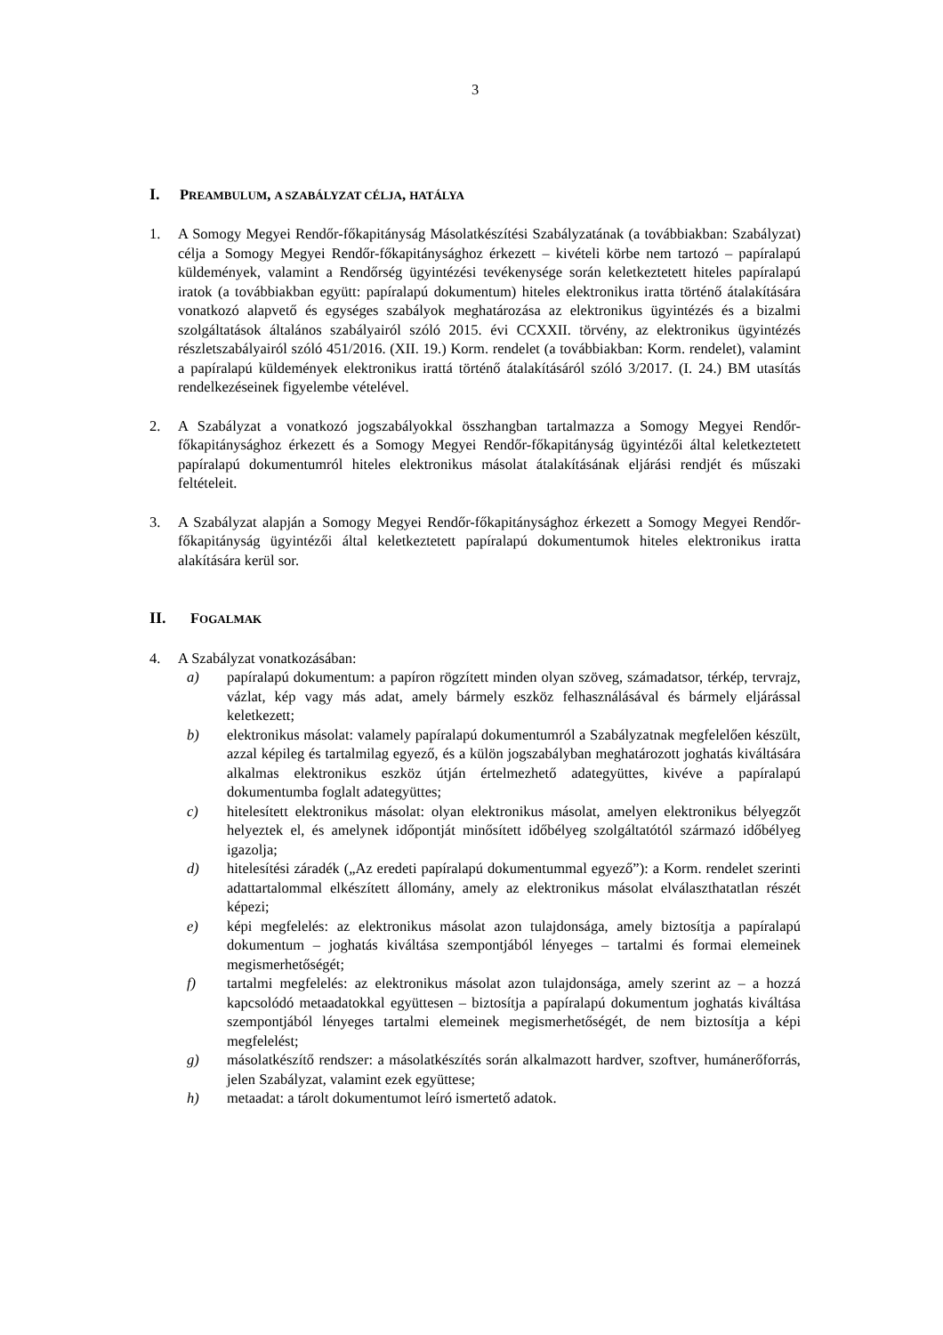3
I. PREAMBULUM, A SZABÁLYZAT CÉLJA, HATÁLYA
1. A Somogy Megyei Rendőr-főkapitányság Másolatkészítési Szabályzatának (a továbbiakban: Szabályzat) célja a Somogy Megyei Rendőr-főkapitánysághoz érkezett – kivételi körbe nem tartozó – papíralapú küldemények, valamint a Rendőrség ügyintézési tevékenysége során keletkeztetett hiteles papíralapú iratok (a továbbiakban együtt: papíralapú dokumentum) hiteles elektronikus iratta történő átalakítására vonatkozó alapvető és egységes szabályok meghatározása az elektronikus ügyintézés és a bizalmi szolgáltatások általános szabályairól szóló 2015. évi CCXXII. törvény, az elektronikus ügyintézés részletszabályairól szóló 451/2016. (XII. 19.) Korm. rendelet (a továbbiakban: Korm. rendelet), valamint a papíralapú küldemények elektronikus irattá történő átalakításáról szóló 3/2017. (I. 24.) BM utasítás rendelkezéseinek figyelembe vételével.
2. A Szabályzat a vonatkozó jogszabályokkal összhangban tartalmazza a Somogy Megyei Rendőr-főkapitánysághoz érkezett és a Somogy Megyei Rendőr-főkapitányság ügyintézői által keletkeztetett papíralapú dokumentumról hiteles elektronikus másolat átalakításának eljárási rendjét és műszaki feltételeit.
3. A Szabályzat alapján a Somogy Megyei Rendőr-főkapitánysághoz érkezett a Somogy Megyei Rendőr-főkapitányság ügyintézői által keletkeztetett papíralapú dokumentumok hiteles elektronikus iratta alakítására kerül sor.
II. FOGALMAK
4. A Szabályzat vonatkozásában:
a) papíralapú dokumentum: a papíron rögzített minden olyan szöveg, számadatsor, térkép, tervrajz, vázlat, kép vagy más adat, amely bármely eszköz felhasználásával és bármely eljárással keletkezett;
b) elektronikus másolat: valamely papíralapú dokumentumról a Szabályzatnak megfelelően készült, azzal képileg és tartalmilag egyező, és a külön jogszabályban meghatározott joghatás kiváltására alkalmas elektronikus eszköz útján értelmezhető adategyüttes, kivéve a papíralapú dokumentumba foglalt adategyüttes;
c) hitelesített elektronikus másolat: olyan elektronikus másolat, amelyen elektronikus bélyegzőt helyeztek el, és amelynek időpontját minősített időbélyeg szolgáltatótól származó időbélyeg igazolja;
d) hitelesítési záradék („Az eredeti papíralapú dokumentummal egyező”): a Korm. rendelet szerinti adattartalommal elkészített állomány, amely az elektronikus másolat elválaszthatatlan részét képezi;
e) képi megfelelés: az elektronikus másolat azon tulajdonsága, amely biztosítja a papíralapú dokumentum – joghatás kiváltása szempontjából lényeges – tartalmi és formai elemeinek megismerhetőségét;
f) tartalmi megfelelés: az elektronikus másolat azon tulajdonsága, amely szerint az – a hozzá kapcsolódó metaadatokkal együttesen – biztosítja a papíralapú dokumentum joghatás kiváltása szempontjából lényeges tartalmi elemeinek megismerhetőségét, de nem biztosítja a képi megfelelést;
g) másolatkészítő rendszer: a másolatkészítés során alkalmazott hardver, szoftver, humánerőforrás, jelen Szabályzat, valamint ezek együttese;
h) metaadat: a tárolt dokumentumot leíró ismertető adatok.